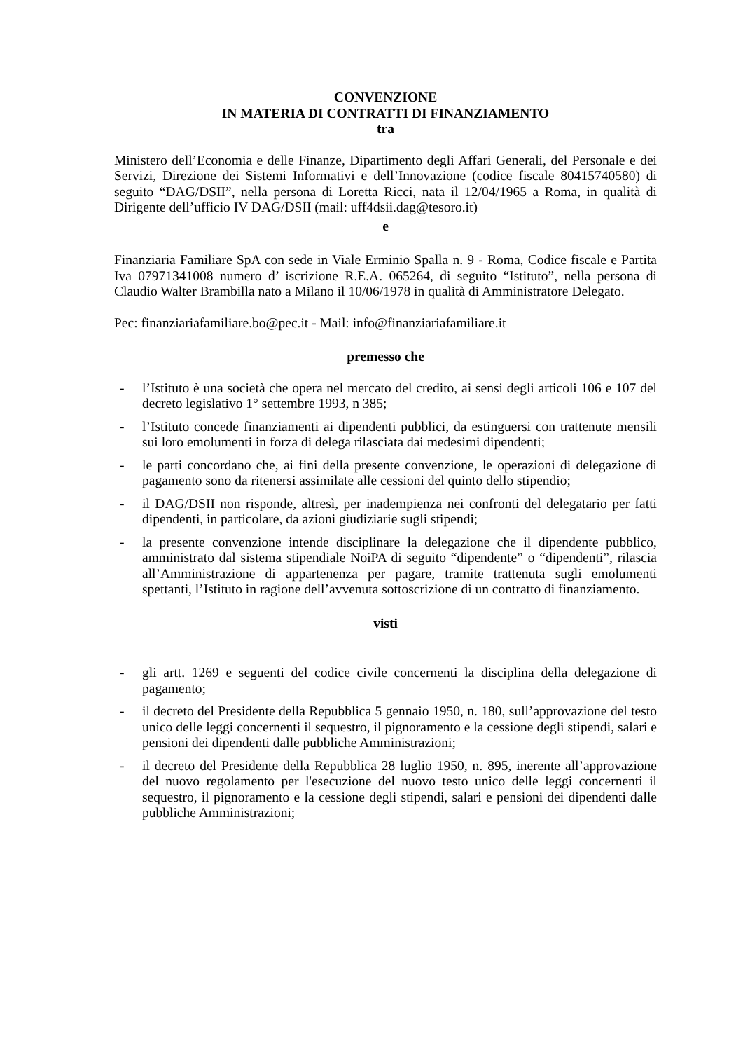CONVENZIONE
IN MATERIA DI CONTRATTI DI FINANZIAMENTO
tra
Ministero dell’Economia e delle Finanze, Dipartimento degli Affari Generali, del Personale e dei Servizi, Direzione dei Sistemi Informativi e dell’Innovazione (codice fiscale 80415740580) di seguito “DAG/DSII”, nella persona di Loretta Ricci, nata il 12/04/1965 a Roma, in qualità di Dirigente dell’ufficio IV DAG/DSII (mail: uff4dsii.dag@tesoro.it)
e
Finanziaria Familiare SpA con sede in Viale Erminio Spalla n. 9 - Roma, Codice fiscale e Partita Iva 07971341008 numero d’ iscrizione R.E.A. 065264, di seguito “Istituto”, nella persona di Claudio Walter Brambilla nato a Milano il 10/06/1978 in qualità di Amministratore Delegato.
Pec: finanziariafamiliare.bo@pec.it - Mail: info@finanziariafamiliare.it
premesso che
- l’Istituto è una società che opera nel mercato del credito, ai sensi degli articoli 106 e 107 del decreto legislativo 1° settembre 1993, n 385;
- l’Istituto concede finanziamenti ai dipendenti pubblici, da estinguersi con trattenute mensili sui loro emolumenti in forza di delega rilasciata dai medesimi dipendenti;
- le parti concordano che, ai fini della presente convenzione, le operazioni di delegazione di pagamento sono da ritenersi assimilate alle cessioni del quinto dello stipendio;
- il DAG/DSII non risponde, altresì, per inadempienza nei confronti del delegatario per fatti dipendenti, in particolare, da azioni giudiziarie sugli stipendi;
- la presente convenzione intende disciplinare la delegazione che il dipendente pubblico, amministrato dal sistema stipendiale NoiPA di seguito “dipendente” o “dipendenti”, rilascia all’Amministrazione di appartenenza per pagare, tramite trattenuta sugli emolumenti spettanti, l’Istituto in ragione dell’avvenuta sottoscrizione di un contratto di finanziamento.
visti
- gli artt. 1269 e seguenti del codice civile concernenti la disciplina della delegazione di pagamento;
- il decreto del Presidente della Repubblica 5 gennaio 1950, n. 180, sull’approvazione del testo unico delle leggi concernenti il sequestro, il pignoramento e la cessione degli stipendi, salari e pensioni dei dipendenti dalle pubbliche Amministrazioni;
- il decreto del Presidente della Repubblica 28 luglio 1950, n. 895, inerente all’approvazione del nuovo regolamento per l'esecuzione del nuovo testo unico delle leggi concernenti il sequestro, il pignoramento e la cessione degli stipendi, salari e pensioni dei dipendenti dalle pubbliche Amministrazioni;